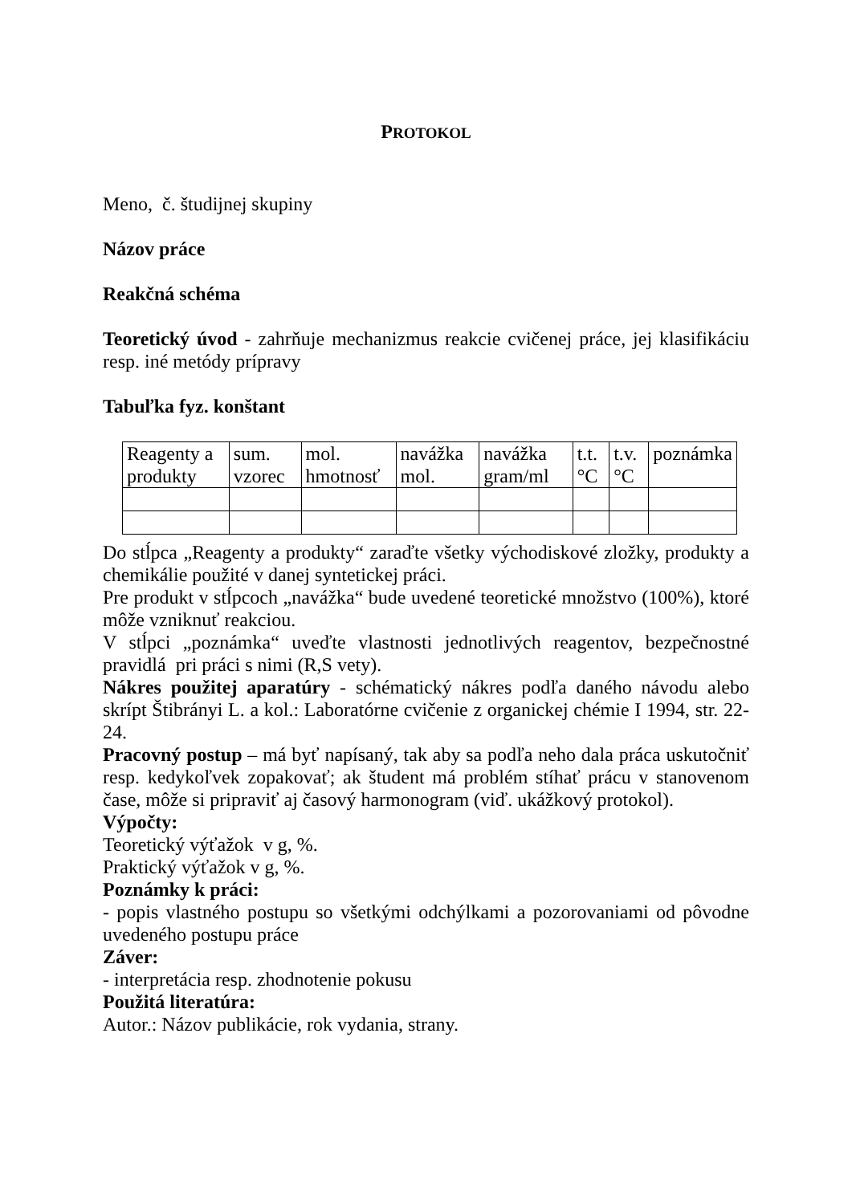PROTOKOL
Meno, č. študijnej skupiny
Názov práce
Reakčná schéma
Teoretický úvod - zahrňuje mechanizmus reakcie cvičenej práce, jej klasifikáciu resp. iné metódy prípravy
Tabuľka fyz. konštant
| Reagenty a produkty | sum. vzorec | mol. hmotnosť | navážka mol. | navážka gram/ml | t.t. °C | t.v. °C | poznámka |
Do stĺpca „Reagenty a produkty“ zaraďte všetky východiskové zložky, produkty a chemikálie použité v danej syntetickej práci.
Pre produkt v stĺpcoch „navážka“ bude uvedené teoretické množstvo (100%), ktoré môže vzniknuť reakciou.
V stĺpci „poznámka“ uveďte vlastnosti jednotlivých reagentov, bezpečnostné pravidlá pri práci s nimi (R,S vety).
Nákres použitej aparatúry - schématický nákres podľa daného návodu alebo skrípt Štibrányi L. a kol.: Laboratórne cvičenie z organickej chémie I 1994, str. 22-24.
Pracovný postup – má byť napísaný, tak aby sa podľa neho dala práca uskutočniť resp. kedykoľvek zopakovať; ak študent má problém stíhať prácu v stanovenom čase, môže si pripraviť aj časový harmonogram (viď. ukážkový protokol).
Výpočty:
Teoretický výťažok v g, %.
Praktický výťažok v g, %.
Poznámky k práci:
- popis vlastného postupu so všetkými odchýlkami a pozorovaniami od pôvodne uvedeného postupu práce
Záver:
- interpretácia resp. zhodnotenie pokusu
Použitá literatúra:
Autor.: Názov publikácie, rok vydania, strany.